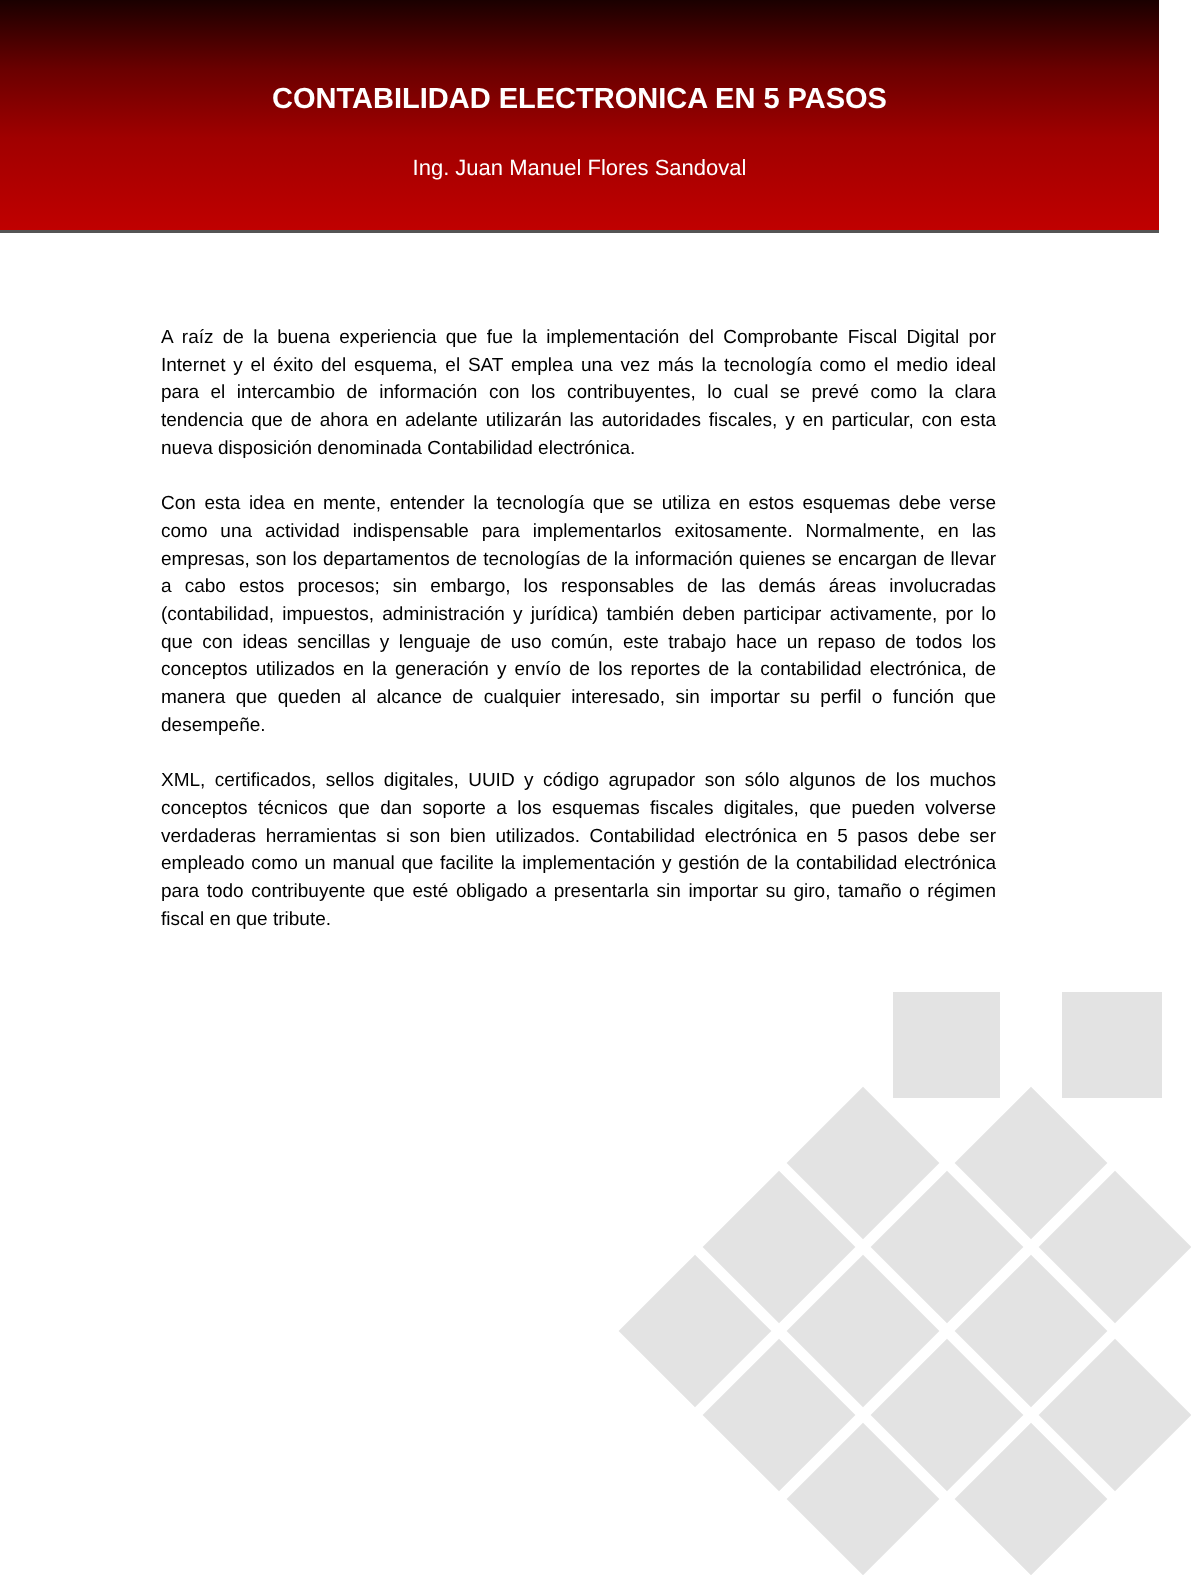CONTABILIDAD ELECTRONICA EN 5 PASOS
Ing. Juan Manuel Flores Sandoval
A raíz de la buena experiencia que fue la implementación del Comprobante Fiscal Digital por Internet y el éxito del esquema, el SAT emplea una vez más la tecnología como el medio ideal para el intercambio de información con los contribuyentes, lo cual se prevé como la clara tendencia que de ahora en adelante utilizarán las autoridades fiscales, y en particular, con esta nueva disposición denominada Contabilidad electrónica.
Con esta idea en mente, entender la tecnología que se utiliza en estos esquemas debe verse como una actividad indispensable para implementarlos exitosamente. Normalmente, en las empresas, son los departamentos de tecnologías de la información quienes se encargan de llevar a cabo estos procesos; sin embargo, los responsables de las demás áreas involucradas (contabilidad, impuestos, administración y jurídica) también deben participar activamente, por lo que con ideas sencillas y lenguaje de uso común, este trabajo hace un repaso de todos los conceptos utilizados en la generación y envío de los reportes de la contabilidad electrónica, de manera que queden al alcance de cualquier interesado, sin importar su perfil o función que desempeñe.
XML, certificados, sellos digitales, UUID y código agrupador son sólo algunos de los muchos conceptos técnicos que dan soporte a los esquemas fiscales digitales, que pueden volverse verdaderas herramientas si son bien utilizados. Contabilidad electrónica en 5 pasos debe ser empleado como un manual que facilite la implementación y gestión de la contabilidad electrónica para todo contribuyente que esté obligado a presentarla sin importar su giro, tamaño o régimen fiscal en que tribute.